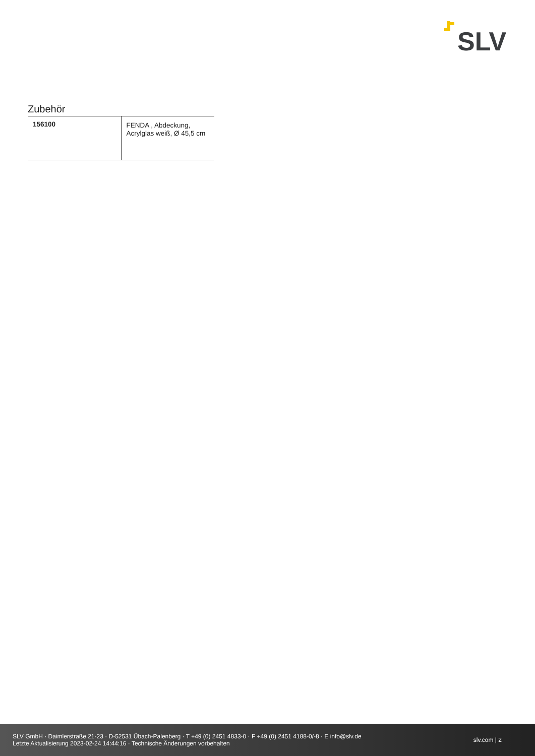SLV
Zubehör
| 156100 | FENDA , Abdeckung, Acrylglas weiß, Ø 45,5 cm |
SLV GmbH · Daimlerstraße 21-23 · D-52531 Übach-Palenberg · T +49 (0) 2451 4833-0 · F +49 (0) 2451 4188-0/-8 · E info@slv.de
Letzte Aktualisierung 2023-02-24 14:44:16 · Technische Änderungen vorbehalten
slv.com | 2